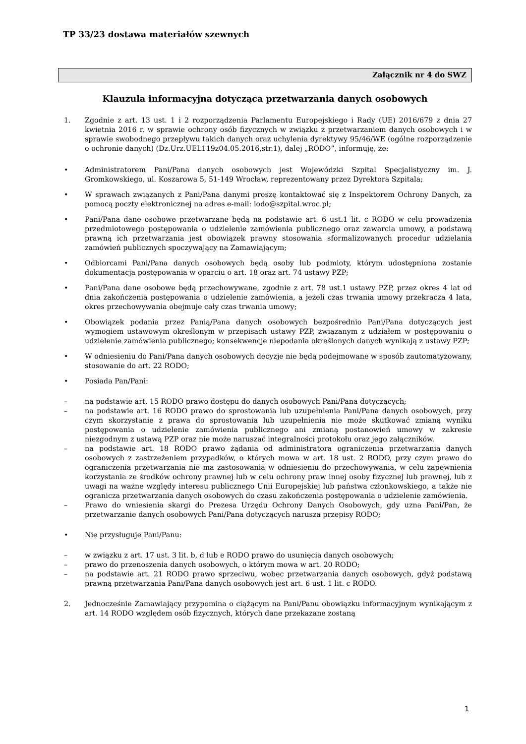TP 33/23 dostawa materiałów szewnych
Załącznik nr 4 do SWZ
Klauzula informacyjna dotycząca przetwarzania danych osobowych
1. Zgodnie z art. 13 ust. 1 i 2 rozporządzenia Parlamentu Europejskiego i Rady (UE) 2016/679 z dnia 27 kwietnia 2016 r. w sprawie ochrony osób fizycznych w związku z przetwarzaniem danych osobowych i w sprawie swobodnego przepływu takich danych oraz uchylenia dyrektywy 95/46/WE (ogólne rozporządzenie o ochronie danych) (Dz.Urz.UEL119z04.05.2016,str.1), dalej „RODO”, informuję, że:
• Administratorem Pani/Pana danych osobowych jest Wojewódzki Szpital Specjalistyczny im. J. Gromkowskiego, ul. Koszarowa 5, 51-149 Wrocław, reprezentowany przez Dyrektora Szpitala;
• W sprawach związanych z Pani/Pana danymi proszę kontaktować się z Inspektorem Ochrony Danych, za pomocą poczty elektronicznej na adres e-mail: iodo@szpital.wroc.pl;
• Pani/Pana dane osobowe przetwarzane będą na podstawie art. 6 ust.1 lit. c RODO w celu prowadzenia przedmiotowego postępowania o udzielenie zamówienia publicznego oraz zawarcia umowy, a podstawą prawną ich przetwarzania jest obowiązek prawny stosowania sformalizowanych procedur udzielania zamówień publicznych spoczywający na Zamawiającym;
• Odbiorcami Pani/Pana danych osobowych będą osoby lub podmioty, którym udostępniona zostanie dokumentacja postępowania w oparciu o art. 18 oraz art. 74 ustawy PZP;
• Pani/Pana dane osobowe będą przechowywane, zgodnie z art. 78 ust.1 ustawy PZP, przez okres 4 lat od dnia zakończenia postępowania o udzielenie zamówienia, a jeżeli czas trwania umowy przekracza 4 lata, okres przechowywania obejmuje cały czas trwania umowy;
• Obowiązek podania przez Panią/Pana danych osobowych bezpośrednio Pani/Pana dotyczących jest wymogiem ustawowym określonym w przepisach ustawy PZP, związanym z udziałem w postępowaniu o udzielenie zamówienia publicznego; konsekwencje niepodania określonych danych wynikają z ustawy PZP;
• W odniesieniu do Pani/Pana danych osobowych decyzje nie będą podejmowane w sposób zautomatyzowany, stosowanie do art. 22 RODO;
• Posiada Pan/Pani:
– na podstawie art. 15 RODO prawo dostępu do danych osobowych Pani/Pana dotyczących;
– na podstawie art. 16 RODO prawo do sprostowania lub uzupełnienia Pani/Pana danych osobowych, przy czym skorzystanie z prawa do sprostowania lub uzupełnienia nie może skutkować zmianą wyniku postępowania o udzielenie zamówienia publicznego ani zmianą postanowień umowy w zakresie niezgodnym z ustawą PZP oraz nie może naruszać integralności protokołu oraz jego załączników.
– na podstawie art. 18 RODO prawo żądania od administratora ograniczenia przetwarzania danych osobowych z zastrzeżeniem przypadków, o których mowa w art. 18 ust. 2 RODO, przy czym prawo do ograniczenia przetwarzania nie ma zastosowania w odniesieniu do przechowywania, w celu zapewnienia korzystania ze środków ochrony prawnej lub w celu ochrony praw innej osoby fizycznej lub prawnej, lub z uwagi na ważne względy interesu publicznego Unii Europejskiej lub państwa członkowskiego, a także nie ogranicza przetwarzania danych osobowych do czasu zakończenia postępowania o udzielenie zamówienia.
– Prawo do wniesienia skargi do Prezesa Urzędu Ochrony Danych Osobowych, gdy uzna Pani/Pan, że przetwarzanie danych osobowych Pani/Pana dotyczących narusza przepisy RODO;
• Nie przysługuje Pani/Panu:
– w związku z art. 17 ust. 3 lit. b, d lub e RODO prawo do usunięcia danych osobowych;
– prawo do przenoszenia danych osobowych, o którym mowa w art. 20 RODO;
– na podstawie art. 21 RODO prawo sprzeciwu, wobec przetwarzania danych osobowych, gdyż podstawą prawną przetwarzania Pani/Pana danych osobowych jest art. 6 ust. 1 lit. c RODO.
2. Jednocześnie Zamawiający przypomina o ciążącym na Pani/Panu obowiązku informacyjnym wynikającym z art. 14 RODO względem osób fizycznych, których dane przekazane zostaną
1